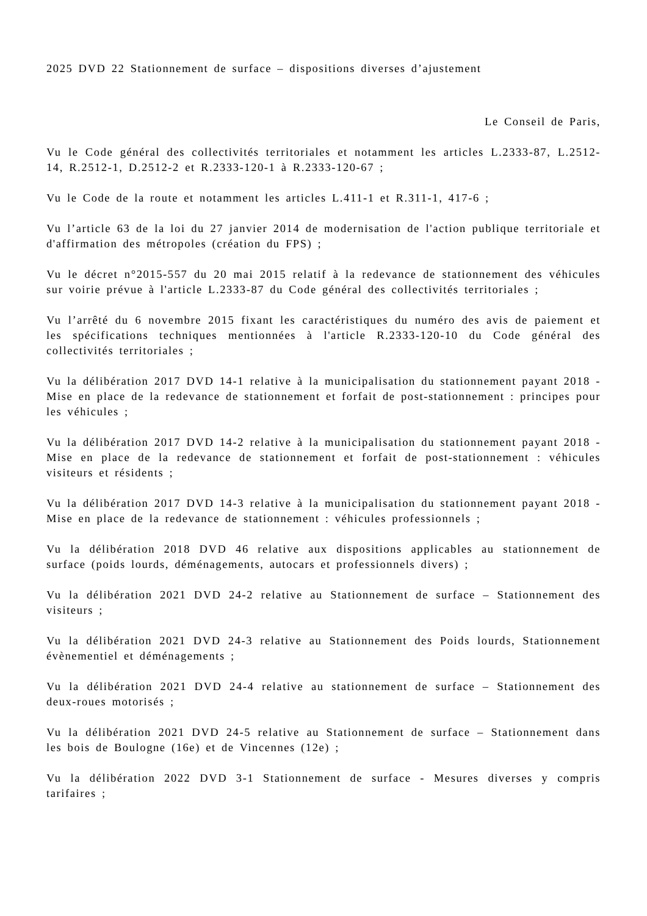2025 DVD 22 Stationnement de surface – dispositions diverses d’ajustement
Le Conseil de Paris,
Vu le Code général des collectivités territoriales et notamment les articles L.2333-87, L.2512-14, R.2512-1, D.2512-2 et R.2333-120-1 à R.2333-120-67 ;
Vu le Code de la route et notamment les articles L.411-1 et R.311-1, 417-6 ;
Vu l’article 63 de la loi du 27 janvier 2014 de modernisation de l'action publique territoriale et d'affirmation des métropoles (création du FPS) ;
Vu le décret n°2015-557 du 20 mai 2015 relatif à la redevance de stationnement des véhicules sur voirie prévue à l'article L.2333-87 du Code général des collectivités territoriales ;
Vu l’arrêté du 6 novembre 2015 fixant les caractéristiques du numéro des avis de paiement et les spécifications techniques mentionnées à l'article R.2333-120-10 du Code général des collectivités territoriales ;
Vu la délibération 2017 DVD 14-1 relative à la municipalisation du stationnement payant 2018 - Mise en place de la redevance de stationnement et forfait de post-stationnement : principes pour les véhicules ;
Vu la délibération 2017 DVD 14-2 relative à la municipalisation du stationnement payant 2018 - Mise en place de la redevance de stationnement et forfait de post-stationnement : véhicules visiteurs et résidents ;
Vu la délibération 2017 DVD 14-3 relative à la municipalisation du stationnement payant 2018 - Mise en place de la redevance de stationnement : véhicules professionnels ;
Vu la délibération 2018 DVD 46 relative aux dispositions applicables au stationnement de surface (poids lourds, déménagements, autocars et professionnels divers) ;
Vu la délibération 2021 DVD 24-2 relative au Stationnement de surface – Stationnement des visiteurs ;
Vu la délibération 2021 DVD 24-3 relative au Stationnement des Poids lourds, Stationnement évènementiel et déménagements ;
Vu la délibération 2021 DVD 24-4 relative au stationnement de surface – Stationnement des deux-roues motorisés ;
Vu la délibération 2021 DVD 24-5 relative au Stationnement de surface – Stationnement dans les bois de Boulogne (16e) et de Vincennes (12e) ;
Vu la délibération 2022 DVD 3-1 Stationnement de surface - Mesures diverses y compris tarifaires ;